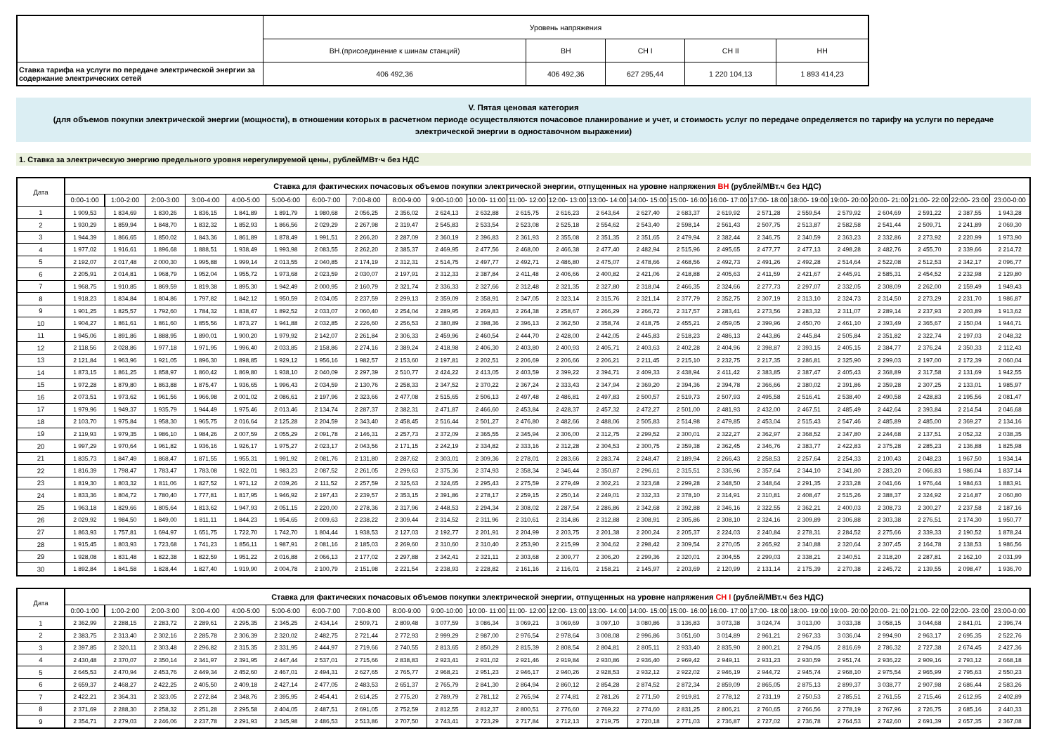| | Уровень напряжения | | | | |
| | ВН.(присоединение к шинам станций) | ВН | СН I | СН II | НН |
| Ставка тарифа на услуги по передаче электрической энергии за содержание электрических сетей | 406 492,36 | 406 492,36 | 627 295,44 | 1 220 104,13 | 1 893 414,23 |
V. Пятая ценовая категория
(для объемов покупки электрической энергии (мощности), в отношении которых в расчетном периоде осуществляются почасовое планирование и учет, и стоимость услуг по передаче определяется по тарифу на услуги по передаче электрической энергии в одноставочном выражении)
1. Ставка за электрическую энергию предельного уровня нерегулируемой цены, рублей/МВт·ч без НДС
| Дата | Ставка для фактических почасовых объемов покупки электрической энергии, отпущенных на уровне напряжения ВН (рублей/МВт.ч без НДС) | | | | | | | | | | | | | | | | | | | | | | | |
| --- | --- | --- | --- | --- | --- | --- | --- | --- | --- | --- | --- | --- | --- | --- | --- | --- | --- | --- | --- | --- | --- | --- | --- | --- |
| | 0:00-1:00 | 1:00-2:00 | 2:00-3:00 | 3:00-4:00 | 4:00-5:00 | 5:00-6:00 | 6:00-7:00 | 7:00-8:00 | 8:00-9:00 | 9:00-10:00 | 10:00- 11:00 | 11:00- 12:00 | 12:00- 13:00 | 13:00- 14:00 | 14:00- 15:00 | 15:00- 16:00 | 16:00- 17:00 | 17:00- 18:00 | 18:00- 19:00 | 19:00- 20:00 | 20:00- 21:00 | 21:00- 22:00 | 22:00- 23:00 | 23:00-0:00 |
| 1 | 1 909,53 | 1 834,69 | 1 830,26 | 1 836,15 | 1 841,89 | 1 891,79 | 1 980,68 | 2 056,25 | 2 356,02 | 2 624,13 | 2 632,88 | 2 615,75 | 2 616,23 | 2 643,64 | 2 627,40 | 2 683,37 | 2 619,92 | 2 571,28 | 2 559,54 | 2 579,92 | 2 604,69 | 2 591,22 | 2 387,55 | 1 943,28 |
| 2 | 1 930,29 | 1 859,94 | 1 848,70 | 1 832,32 | 1 852,93 | 1 866,56 | 2 029,29 | 2 267,98 | 2 319,47 | 2 545,83 | 2 533,54 | 2 523,08 | 2 525,18 | 2 554,62 | 2 543,40 | 2 598,14 | 2 561,43 | 2 507,75 | 2 513,87 | 2 582,58 | 2 541,44 | 2 509,71 | 2 241,89 | 2 069,30 |
| 3 | 1 944,39 | 1 866,65 | 1 850,02 | 1 843,36 | 1 861,89 | 1 878,49 | 1 991,51 | 2 266,20 | 2 287,09 | 2 360,19 | 2 396,83 | 2 361,93 | 2 355,08 | 2 351,35 | 2 351,65 | 2 479,94 | 2 382,44 | 2 346,75 | 2 340,59 | 2 363,23 | 2 332,86 | 2 273,92 | 2 220,99 | 1 973,90 |
| 4 | 1 977,02 | 1 916,61 | 1 896,68 | 1 888,51 | 1 938,49 | 1 993,98 | 2 083,55 | 2 262,20 | 2 385,37 | 2 469,95 | 2 477,56 | 2 468,00 | 2 466,38 | 2 477,40 | 2 482,94 | 2 515,96 | 2 495,65 | 2 477,77 | 2 477,13 | 2 498,28 | 2 482,76 | 2 455,70 | 2 339,66 | 2 214,72 |
| 5 | 2 192,07 | 2 017,48 | 2 000,30 | 1 995,88 | 1 999,14 | 2 013,55 | 2 040,85 | 2 174,19 | 2 312,31 | 2 514,75 | 2 497,77 | 2 492,71 | 2 486,80 | 2 475,07 | 2 478,66 | 2 468,56 | 2 492,73 | 2 491,26 | 2 492,28 | 2 514,64 | 2 522,08 | 2 512,53 | 2 342,17 | 2 096,77 |
| 6 | 2 205,91 | 2 014,81 | 1 968,79 | 1 952,04 | 1 955,72 | 1 973,68 | 2 023,59 | 2 030,07 | 2 197,91 | 2 312,33 | 2 387,84 | 2 411,48 | 2 406,66 | 2 400,82 | 2 421,06 | 2 418,88 | 2 405,63 | 2 411,59 | 2 421,67 | 2 445,91 | 2 585,31 | 2 454,52 | 2 232,98 | 2 129,80 |
| 7 | 1 968,75 | 1 910,85 | 1 869,59 | 1 819,38 | 1 895,30 | 1 942,49 | 2 000,95 | 2 160,79 | 2 321,74 | 2 336,33 | 2 327,66 | 2 312,48 | 2 321,35 | 2 327,80 | 2 318,04 | 2 466,35 | 2 324,66 | 2 277,73 | 2 297,07 | 2 332,05 | 2 308,09 | 2 262,00 | 2 159,49 | 1 949,43 |
| 8 | 1 918,23 | 1 834,84 | 1 804,86 | 1 797,82 | 1 842,12 | 1 950,59 | 2 034,05 | 2 237,59 | 2 299,13 | 2 359,09 | 2 358,91 | 2 347,05 | 2 323,14 | 2 315,76 | 2 321,14 | 2 377,79 | 2 352,75 | 2 307,19 | 2 313,10 | 2 324,73 | 2 314,50 | 2 273,29 | 2 231,70 | 1 986,87 |
| 9 | 1 901,25 | 1 825,57 | 1 792,60 | 1 784,32 | 1 838,47 | 1 892,52 | 2 033,07 | 2 060,40 | 2 254,04 | 2 289,95 | 2 269,83 | 2 264,38 | 2 258,67 | 2 266,29 | 2 266,72 | 2 317,57 | 2 283,41 | 2 273,56 | 2 283,32 | 2 311,07 | 2 289,14 | 2 237,93 | 2 203,89 | 1 913,62 |
| 10 | 1 904,27 | 1 861,61 | 1 861,60 | 1 855,56 | 1 873,27 | 1 941,88 | 2 032,85 | 2 226,60 | 2 256,53 | 2 380,89 | 2 398,36 | 2 396,13 | 2 362,50 | 2 358,74 | 2 418,75 | 2 455,21 | 2 459,05 | 2 399,96 | 2 450,70 | 2 461,10 | 2 393,49 | 2 365,67 | 2 150,04 | 1 944,71 |
| 11 | 1 945,06 | 1 891,86 | 1 888,95 | 1 890,01 | 1 900,20 | 1 979,92 | 2 142,07 | 2 261,84 | 2 306,33 | 2 459,96 | 2 460,54 | 2 444,70 | 2 428,00 | 2 442,05 | 2 445,83 | 2 518,23 | 2 486,13 | 2 443,86 | 2 445,84 | 2 505,84 | 2 351,82 | 2 322,74 | 2 197,03 | 2 048,32 |
| 12 | 2 118,56 | 2 028,86 | 1 977,18 | 1 971,95 | 1 996,40 | 2 033,85 | 2 158,86 | 2 274,16 | 2 389,24 | 2 418,98 | 2 406,30 | 2 403,80 | 2 400,93 | 2 405,71 | 2 403,63 | 2 402,28 | 2 404,96 | 2 398,87 | 2 393,15 | 2 405,15 | 2 384,77 | 2 376,24 | 2 350,33 | 2 112,43 |
| 13 | 2 121,84 | 1 963,96 | 1 921,05 | 1 896,30 | 1 898,85 | 1 929,12 | 1 956,16 | 1 982,57 | 2 153,60 | 2 197,81 | 2 202,51 | 2 206,69 | 2 206,66 | 2 206,21 | 2 211,45 | 2 215,10 | 2 232,75 | 2 217,35 | 2 286,81 | 2 325,90 | 2 299,03 | 2 197,00 | 2 172,39 | 2 060,04 |
| 14 | 1 873,15 | 1 861,25 | 1 858,97 | 1 860,42 | 1 869,80 | 1 938,10 | 2 040,09 | 2 297,39 | 2 510,77 | 2 424,22 | 2 413,05 | 2 403,59 | 2 399,22 | 2 394,71 | 2 409,33 | 2 438,94 | 2 411,42 | 2 383,85 | 2 387,47 | 2 405,43 | 2 368,89 | 2 317,58 | 2 131,69 | 1 942,55 |
| 15 | 1 972,28 | 1 879,80 | 1 863,88 | 1 875,47 | 1 936,65 | 1 996,43 | 2 034,59 | 2 130,76 | 2 258,33 | 2 347,52 | 2 370,22 | 2 367,24 | 2 333,43 | 2 347,94 | 2 369,20 | 2 394,36 | 2 394,78 | 2 366,66 | 2 380,02 | 2 391,86 | 2 359,28 | 2 307,25 | 2 133,01 | 1 985,97 |
| 16 | 2 073,51 | 1 973,62 | 1 961,56 | 1 966,98 | 2 001,02 | 2 086,61 | 2 197,96 | 2 323,66 | 2 477,08 | 2 515,65 | 2 506,13 | 2 497,48 | 2 486,81 | 2 497,83 | 2 500,57 | 2 519,73 | 2 507,93 | 2 495,58 | 2 516,41 | 2 538,40 | 2 490,58 | 2 428,83 | 2 195,56 | 2 081,47 |
| 17 | 1 979,96 | 1 949,37 | 1 935,79 | 1 944,49 | 1 975,46 | 2 013,46 | 2 134,74 | 2 287,37 | 2 382,31 | 2 471,87 | 2 466,60 | 2 453,84 | 2 428,37 | 2 457,32 | 2 472,27 | 2 501,00 | 2 481,93 | 2 432,00 | 2 467,51 | 2 485,49 | 2 442,64 | 2 393,84 | 2 214,54 | 2 046,68 |
| 18 | 2 103,70 | 1 975,84 | 1 958,30 | 1 965,75 | 2 016,64 | 2 125,28 | 2 204,59 | 2 343,40 | 2 458,45 | 2 516,44 | 2 501,27 | 2 476,80 | 2 482,66 | 2 488,06 | 2 505,83 | 2 514,98 | 2 479,85 | 2 453,04 | 2 515,43 | 2 547,46 | 2 485,89 | 2 485,00 | 2 369,27 | 2 134,16 |
| 19 | 2 119,93 | 1 979,35 | 1 986,10 | 1 984,26 | 2 007,59 | 2 055,29 | 2 091,78 | 2 146,31 | 2 257,73 | 2 372,09 | 2 365,55 | 2 345,94 | 2 306,00 | 2 312,75 | 2 299,52 | 2 300,01 | 2 322,27 | 2 362,97 | 2 368,52 | 2 347,80 | 2 244,68 | 2 137,51 | 2 052,32 | 2 038,35 |
| 20 | 1 997,29 | 1 970,64 | 1 961,82 | 1 936,16 | 1 926,17 | 1 975,27 | 2 023,17 | 2 043,56 | 2 171,15 | 2 242,19 | 2 334,82 | 2 333,16 | 2 312,28 | 2 304,53 | 2 300,75 | 2 359,38 | 2 362,45 | 2 346,76 | 2 383,77 | 2 422,83 | 2 375,28 | 2 285,23 | 2 136,88 | 1 825,98 |
| 21 | 1 835,73 | 1 847,49 | 1 868,47 | 1 871,55 | 1 955,31 | 1 991,92 | 2 081,76 | 2 131,80 | 2 287,62 | 2 303,01 | 2 309,36 | 2 278,01 | 2 283,66 | 2 283,74 | 2 248,47 | 2 189,94 | 2 266,43 | 2 258,53 | 2 257,64 | 2 254,33 | 2 100,43 | 2 048,23 | 1 967,50 | 1 934,14 |
| 22 | 1 816,39 | 1 798,47 | 1 783,47 | 1 783,08 | 1 922,01 | 1 983,23 | 2 087,52 | 2 261,05 | 2 299,63 | 2 375,36 | 2 374,93 | 2 358,34 | 2 346,44 | 2 350,87 | 2 296,61 | 2 315,51 | 2 336,96 | 2 357,64 | 2 344,10 | 2 341,80 | 2 283,20 | 2 066,83 | 1 986,04 | 1 837,14 |
| 23 | 1 819,30 | 1 803,32 | 1 811,06 | 1 827,52 | 1 971,12 | 2 039,26 | 2 111,52 | 2 257,59 | 2 325,63 | 2 324,65 | 2 295,43 | 2 275,59 | 2 279,49 | 2 302,21 | 2 323,68 | 2 299,28 | 2 348,50 | 2 348,64 | 2 291,35 | 2 233,28 | 2 041,66 | 1 976,44 | 1 984,63 | 1 883,91 |
| 24 | 1 833,36 | 1 804,72 | 1 780,40 | 1 777,81 | 1 817,95 | 1 946,92 | 2 197,43 | 2 239,57 | 2 353,15 | 2 391,86 | 2 278,17 | 2 259,15 | 2 250,14 | 2 249,01 | 2 332,33 | 2 378,10 | 2 314,91 | 2 310,81 | 2 408,47 | 2 515,26 | 2 388,37 | 2 324,92 | 2 214,87 | 2 060,80 |
| 25 | 1 963,18 | 1 829,66 | 1 805,64 | 1 813,62 | 1 947,93 | 2 051,15 | 2 220,00 | 2 278,36 | 2 317,96 | 2 448,53 | 2 294,34 | 2 308,02 | 2 287,54 | 2 286,86 | 2 342,68 | 2 392,88 | 2 346,16 | 2 322,55 | 2 362,21 | 2 400,03 | 2 308,73 | 2 300,27 | 2 237,58 | 2 187,16 |
| 26 | 2 029,92 | 1 984,50 | 1 849,00 | 1 811,11 | 1 844,23 | 1 954,65 | 2 009,63 | 2 238,22 | 2 309,44 | 2 314,52 | 2 311,96 | 2 310,61 | 2 314,86 | 2 312,88 | 2 308,91 | 2 305,86 | 2 308,10 | 2 324,16 | 2 309,89 | 2 306,88 | 2 303,38 | 2 276,51 | 2 174,30 | 1 950,77 |
| 27 | 1 863,93 | 1 757,81 | 1 694,97 | 1 651,75 | 1 722,70 | 1 742,70 | 1 804,44 | 1 938,53 | 2 127,03 | 2 192,77 | 2 201,91 | 2 204,99 | 2 203,75 | 2 201,38 | 2 200,24 | 2 205,37 | 2 224,03 | 2 240,84 | 2 278,31 | 2 284,52 | 2 275,66 | 2 339,33 | 2 190,52 | 1 878,24 |
| 28 | 1 915,45 | 1 803,93 | 1 723,68 | 1 741,23 | 1 856,11 | 1 987,91 | 2 081,16 | 2 185,03 | 2 269,60 | 2 310,60 | 2 310,40 | 2 253,90 | 2 215,99 | 2 304,62 | 2 298,42 | 2 309,54 | 2 270,05 | 2 265,92 | 2 340,88 | 2 320,64 | 2 307,45 | 2 164,78 | 2 138,53 | 1 986,56 |
| 29 | 1 928,08 | 1 831,48 | 1 822,38 | 1 822,59 | 1 951,22 | 2 016,88 | 2 066,13 | 2 177,02 | 2 297,88 | 2 342,41 | 2 321,11 | 2 303,68 | 2 309,77 | 2 306,20 | 2 299,36 | 2 320,01 | 2 304,55 | 2 299,03 | 2 338,21 | 2 340,51 | 2 318,20 | 2 287,81 | 2 162,10 | 2 031,99 |
| 30 | 1 892,84 | 1 841,58 | 1 828,44 | 1 827,40 | 1 919,90 | 2 004,78 | 2 100,79 | 2 151,98 | 2 221,54 | 2 238,93 | 2 228,82 | 2 161,16 | 2 116,01 | 2 158,21 | 2 145,97 | 2 203,69 | 2 120,99 | 2 131,14 | 2 175,39 | 2 270,38 | 2 245,72 | 2 139,55 | 2 098,47 | 1 936,70 |
| Дата | Ставка для фактических почасовых объемов покупки электрической энергии, отпущенных на уровне напряжения СН I (рублей/МВт.ч без НДС) | | | | | | | | | | | | | | | | | | | | | | | |
| --- | --- | --- | --- | --- | --- | --- | --- | --- | --- | --- | --- | --- | --- | --- | --- | --- | --- | --- | --- | --- | --- | --- | --- | --- |
| | 0:00-1:00 | 1:00-2:00 | 2:00-3:00 | 3:00-4:00 | 4:00-5:00 | 5:00-6:00 | 6:00-7:00 | 7:00-8:00 | 8:00-9:00 | 9:00-10:00 | 10:00- 11:00 | 11:00- 12:00 | 12:00- 13:00 | 13:00- 14:00 | 14:00- 15:00 | 15:00- 16:00 | 16:00- 17:00 | 17:00- 18:00 | 18:00- 19:00 | 19:00- 20:00 | 20:00- 21:00 | 21:00- 22:00 | 22:00- 23:00 | 23:00-0:00 |
| 1 | 2 362,99 | 2 288,15 | 2 283,72 | 2 289,61 | 2 295,35 | 2 345,25 | 2 434,14 | 2 509,71 | 2 809,48 | 3 077,59 | 3 086,34 | 3 069,21 | 3 069,69 | 3 097,10 | 3 080,86 | 3 136,83 | 3 073,38 | 3 024,74 | 3 013,00 | 3 033,38 | 3 058,15 | 3 044,68 | 2 841,01 | 2 396,74 |
| 2 | 2 383,75 | 2 313,40 | 2 302,16 | 2 285,78 | 2 306,39 | 2 320,02 | 2 482,75 | 2 721,44 | 2 772,93 | 2 999,29 | 2 987,00 | 2 976,54 | 2 978,64 | 3 008,08 | 2 996,86 | 3 051,60 | 3 014,89 | 2 961,21 | 2 967,33 | 3 036,04 | 2 994,90 | 2 963,17 | 2 695,35 | 2 522,76 |
| 3 | 2 397,85 | 2 320,11 | 2 303,48 | 2 296,82 | 2 315,35 | 2 331,95 | 2 444,97 | 2 719,66 | 2 740,55 | 2 813,65 | 2 850,29 | 2 815,39 | 2 808,54 | 2 804,81 | 2 805,11 | 2 933,40 | 2 835,90 | 2 800,21 | 2 794,05 | 2 816,69 | 2 786,32 | 2 727,38 | 2 674,45 | 2 427,36 |
| 4 | 2 430,48 | 2 370,07 | 2 350,14 | 2 341,97 | 2 391,95 | 2 447,44 | 2 537,01 | 2 715,66 | 2 838,83 | 2 923,41 | 2 931,02 | 2 921,46 | 2 919,84 | 2 930,86 | 2 936,40 | 2 969,42 | 2 949,11 | 2 931,23 | 2 930,59 | 2 951,74 | 2 936,22 | 2 909,16 | 2 793,12 | 2 668,18 |
| 5 | 2 645,53 | 2 470,94 | 2 453,76 | 2 449,34 | 2 452,60 | 2 467,01 | 2 494,31 | 2 627,65 | 2 765,77 | 2 968,21 | 2 951,23 | 2 946,17 | 2 940,26 | 2 928,53 | 2 932,12 | 2 922,02 | 2 946,19 | 2 944,72 | 2 945,74 | 2 968,10 | 2 975,54 | 2 965,99 | 2 795,63 | 2 550,23 |
| 6 | 2 659,37 | 2 468,27 | 2 422,25 | 2 405,50 | 2 409,18 | 2 427,14 | 2 477,05 | 2 483,53 | 2 651,37 | 2 765,79 | 2 841,30 | 2 864,94 | 2 860,12 | 2 854,28 | 2 874,52 | 2 872,34 | 2 859,09 | 2 865,05 | 2 875,13 | 2 899,37 | 3 038,77 | 2 907,98 | 2 686,44 | 2 583,26 |
| 7 | 2 422,21 | 2 364,31 | 2 323,05 | 2 272,84 | 2 348,76 | 2 395,95 | 2 454,41 | 2 614,25 | 2 775,20 | 2 789,79 | 2 781,12 | 2 765,94 | 2 774,81 | 2 781,26 | 2 771,50 | 2 919,81 | 2 778,12 | 2 731,19 | 2 750,53 | 2 785,51 | 2 761,55 | 2 715,46 | 2 612,95 | 2 402,89 |
| 8 | 2 371,69 | 2 288,30 | 2 258,32 | 2 251,28 | 2 295,58 | 2 404,05 | 2 487,51 | 2 691,05 | 2 752,59 | 2 812,55 | 2 812,37 | 2 800,51 | 2 776,60 | 2 769,22 | 2 774,60 | 2 831,25 | 2 806,21 | 2 760,65 | 2 766,56 | 2 778,19 | 2 767,96 | 2 726,75 | 2 685,16 | 2 440,33 |
| 9 | 2 354,71 | 2 279,03 | 2 246,06 | 2 237,78 | 2 291,93 | 2 345,98 | 2 486,53 | 2 513,86 | 2 707,50 | 2 743,41 | 2 723,29 | 2 717,84 | 2 712,13 | 2 719,75 | 2 720,18 | 2 771,03 | 2 736,87 | 2 727,02 | 2 736,78 | 2 764,53 | 2 742,60 | 2 691,39 | 2 657,35 | 2 367,08 |